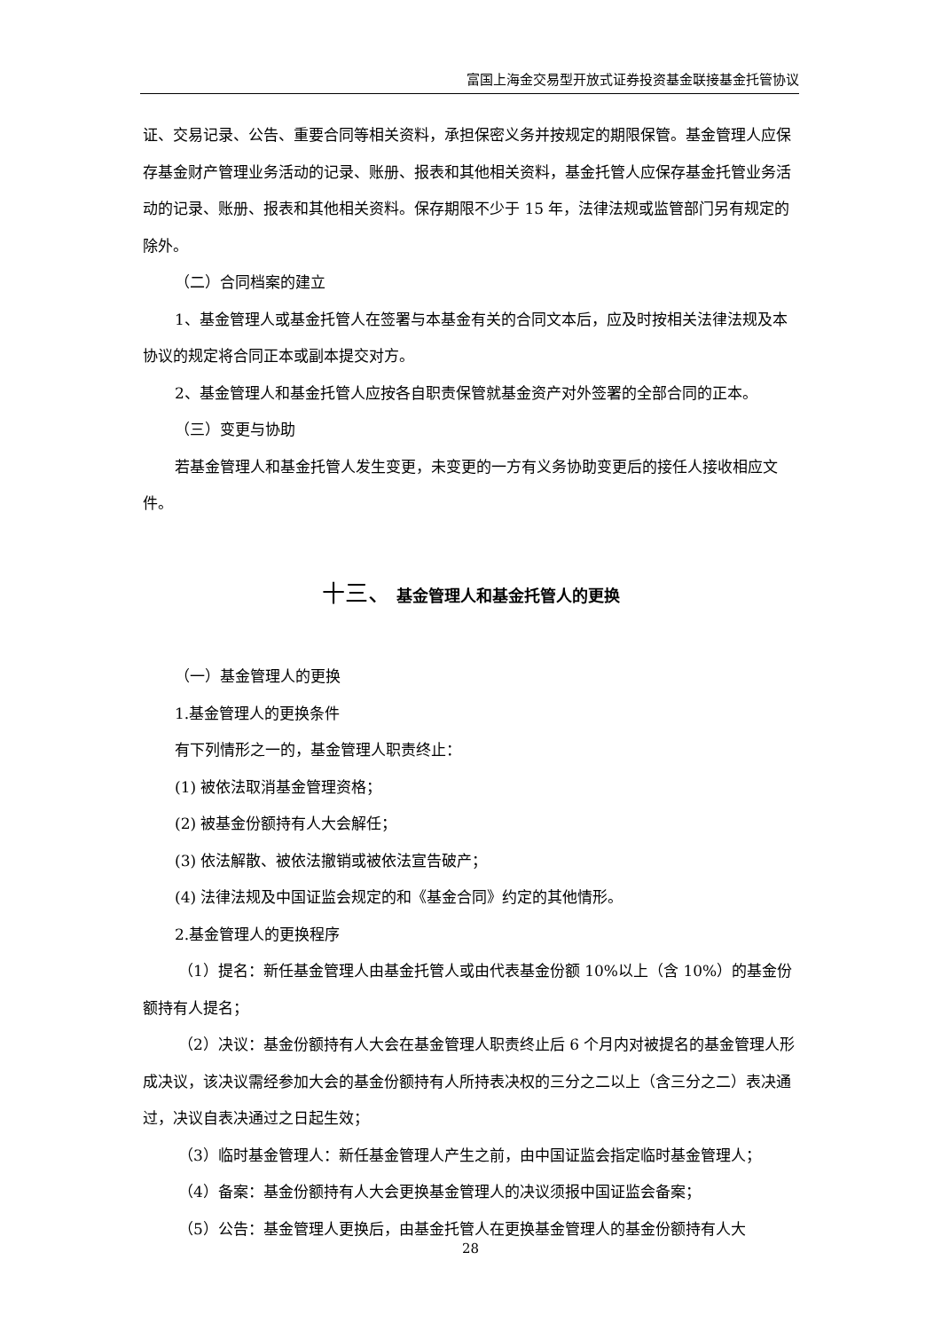富国上海金交易型开放式证券投资基金联接基金托管协议
证、交易记录、公告、重要合同等相关资料，承担保密义务并按规定的期限保管。基金管理人应保存基金财产管理业务活动的记录、账册、报表和其他相关资料，基金托管人应保存基金托管业务活动的记录、账册、报表和其他相关资料。保存期限不少于 15 年，法律法规或监管部门另有规定的除外。
（二）合同档案的建立
1、基金管理人或基金托管人在签署与本基金有关的合同文本后，应及时按相关法律法规及本协议的规定将合同正本或副本提交对方。
2、基金管理人和基金托管人应按各自职责保管就基金资产对外签署的全部合同的正本。
（三）变更与协助
若基金管理人和基金托管人发生变更，未变更的一方有义务协助变更后的接任人接收相应文件。
十三、 基金管理人和基金托管人的更换
（一）基金管理人的更换
1.基金管理人的更换条件
有下列情形之一的，基金管理人职责终止：
(1) 被依法取消基金管理资格；
(2) 被基金份额持有人大会解任；
(3) 依法解散、被依法撤销或被依法宣告破产；
(4) 法律法规及中国证监会规定的和《基金合同》约定的其他情形。
2.基金管理人的更换程序
（1）提名：新任基金管理人由基金托管人或由代表基金份额 10%以上（含 10%）的基金份额持有人提名；
（2）决议：基金份额持有人大会在基金管理人职责终止后 6 个月内对被提名的基金管理人形成决议，该决议需经参加大会的基金份额持有人所持表决权的三分之二以上（含三分之二）表决通过，决议自表决通过之日起生效；
（3）临时基金管理人：新任基金管理人产生之前，由中国证监会指定临时基金管理人；
（4）备案：基金份额持有人大会更换基金管理人的决议须报中国证监会备案；
（5）公告：基金管理人更换后，由基金托管人在更换基金管理人的基金份额持有人大
28